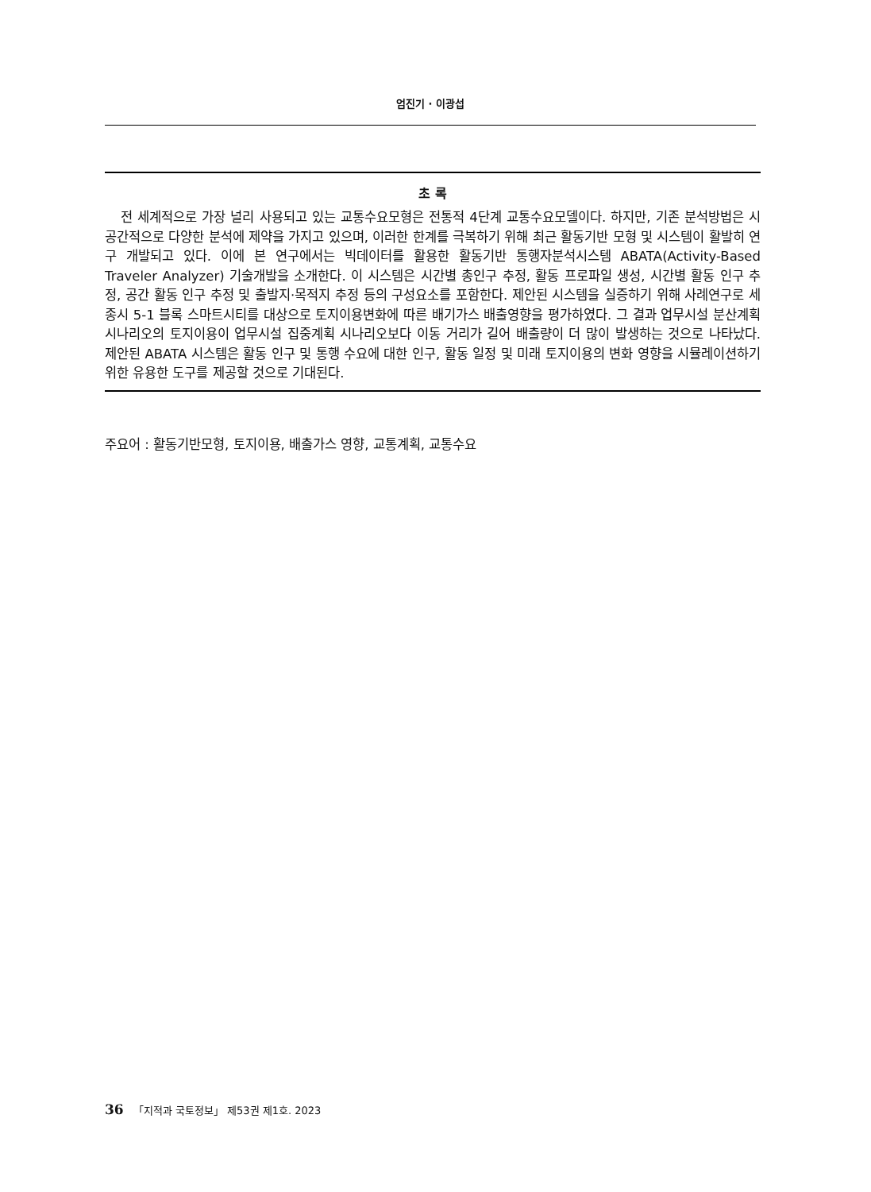엄진기 · 이광섭
초 록
전 세계적으로 가장 널리 사용되고 있는 교통수요모형은 전통적 4단계 교통수요모델이다. 하지만, 기존 분석방법은 시공간적으로 다양한 분석에 제약을 가지고 있으며, 이러한 한계를 극복하기 위해 최근 활동기반 모형 및 시스템이 활발히 연구 개발되고 있다. 이에 본 연구에서는 빅데이터를 활용한 활동기반 통행자분석시스템 ABATA(Activity-Based Traveler Analyzer) 기술개발을 소개한다. 이 시스템은 시간별 총인구 추정, 활동 프로파일 생성, 시간별 활동 인구 추정, 공간 활동 인구 추정 및 출발지·목적지 추정 등의 구성요소를 포함한다. 제안된 시스템을 실증하기 위해 사례연구로 세종시 5-1 블록 스마트시티를 대상으로 토지이용변화에 따른 배기가스 배출영향을 평가하였다. 그 결과 업무시설 분산계획 시나리오의 토지이용이 업무시설 집중계획 시나리오보다 이동 거리가 길어 배출량이 더 많이 발생하는 것으로 나타났다. 제안된 ABATA 시스템은 활동 인구 및 통행 수요에 대한 인구, 활동 일정 및 미래 토지이용의 변화 영향을 시뮬레이션하기 위한 유용한 도구를 제공할 것으로 기대된다.
주요어 : 활동기반모형, 토지이용, 배출가스 영향, 교통계획, 교통수요
36 「지적과 국토정보」 제53권 제1호. 2023